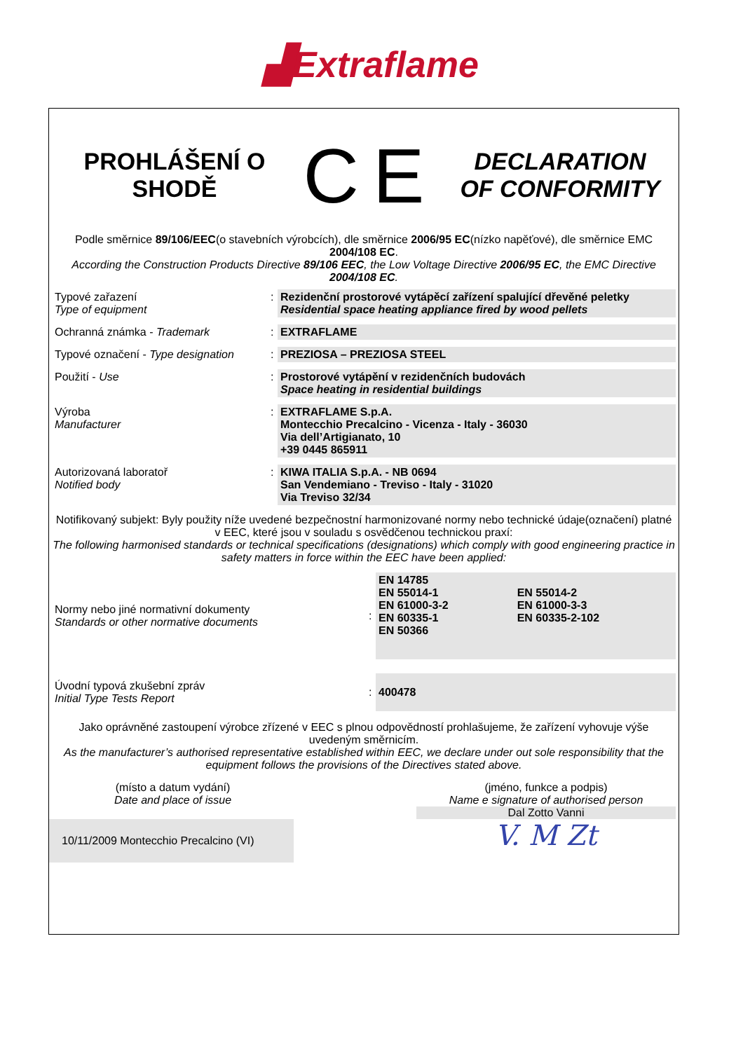▟Extraflame
PROHLÁŠENÍ O
SHODĚ
CE
DECLARATION
OF CONFORMITY
Podle směrnice 89/106/EEC(o stavebních výrobcích), dle směrnice 2006/95 EC(nízko napěťové), dle směrnice EMC 2004/108 EC.
According the Construction Products Directive 89/106 EEC, the Low Voltage Directive 2006/95 EC, the EMC Directive 2004/108 EC.
| Typové zařazení Type of equipment | : | Rezidenční prostorové vytápěcí zařízení spalující dřevěné peletky Residential space heating appliance fired by wood pellets |
| Ochranná známka - Trademark | : | EXTRAFLAME |
| Typové označení - Type designation | : | PREZIOSA – PREZIOSA STEEL |
| Použití - Use | : | Prostorové vytápění v rezidenčních budovách Space heating in residential buildings |
| Výroba Manufacturer | : | EXTRAFLAME S.p.A. Montecchio Precalcino - Vicenza - Italy - 36030 Via dell’Artigianato, 10 +39 0445 865911 |
| Autorizovaná laboratoř Notified body | : | KIWA ITALIA S.p.A. - NB 0694 San Vendemiano - Treviso - Italy - 31020 Via Treviso 32/34 |
Notifikovaný subjekt: Byly použity níže uvedené bezpečnostní harmonizované normy nebo technické údaje(označení) platné v EEC, které jsou v souladu s osvědčenou technickou praxí:
The following harmonised standards or technical specifications (designations) which comply with good engineering practice in safety matters in force within the EEC have been applied:
| Normy nebo jiné normativní dokumenty Standards or other normative documents | : | EN 14785 EN 55014-1 EN 61000-3-2 EN 60335-1 EN 50366 | EN 55014-2 EN 61000-3-3 EN 60335-2-102 |
| Úvodní typová zkušební zpráv Initial Type Tests Report | : | 400478 | |
Jako oprávněné zastoupení výrobce zřízené v EEC s plnou odpovědností prohlašujeme, že zařízení vyhovuje výše uvedeným směrnicím.
As the manufacturer’s authorised representative established within EEC, we declare under out sole responsibility that the equipment follows the provisions of the Directives stated above.
(místo a datum vydání)
Date and place of issue
10/11/2009 Montecchio Precalcino (VI)
(jméno, funkce a podpis)
Name e signature of authorised person
Dal Zotto Vanni
V. M Zt